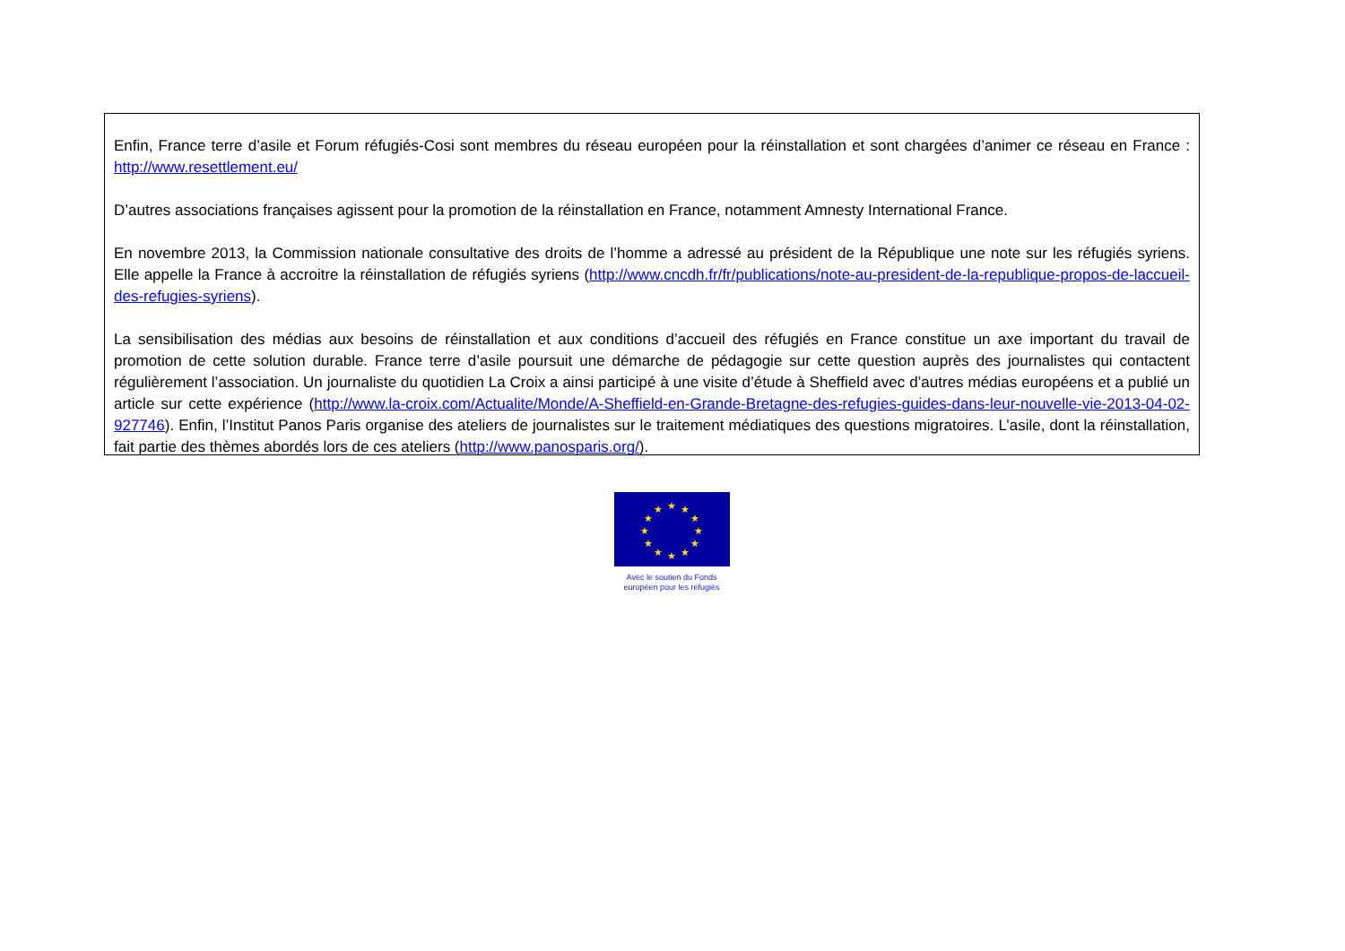Enfin, France terre d’asile et Forum réfugiés-Cosi sont membres du réseau européen pour la réinstallation et sont chargées d’animer ce réseau en France : http://www.resettlement.eu/
D’autres associations françaises agissent pour la promotion de la réinstallation en France, notamment Amnesty International France.
En novembre 2013, la Commission nationale consultative des droits de l’homme a adressé au président de la République une note sur les réfugiés syriens. Elle appelle la France à accroitre la réinstallation de réfugiés syriens (http://www.cncdh.fr/fr/publications/note-au-president-de-la-republique-propos-de-laccueil-des-refugies-syriens).
La sensibilisation des médias aux besoins de réinstallation et aux conditions d’accueil des réfugiés en France constitue un axe important du travail de promotion de cette solution durable. France terre d’asile poursuit une démarche de pédagogie sur cette question auprès des journalistes qui contactent régulièrement l’association. Un journaliste du quotidien La Croix a ainsi participé à une visite d’étude à Sheffield avec d’autres médias européens et a publié un article sur cette expérience (http://www.la-croix.com/Actualite/Monde/A-Sheffield-en-Grande-Bretagne-des-refugies-guides-dans-leur-nouvelle-vie-2013-04-02-927746). Enfin, l’Institut Panos Paris organise des ateliers de journalistes sur le traitement médiatiques des questions migratoires. L’asile, dont la réinstallation, fait partie des thèmes abordés lors de ces ateliers (http://www.panosparis.org/).
★
★
★
★
★
★
★
★
★
★
★
★
Avec le soutien du Fonds
européen pour les réfugiés